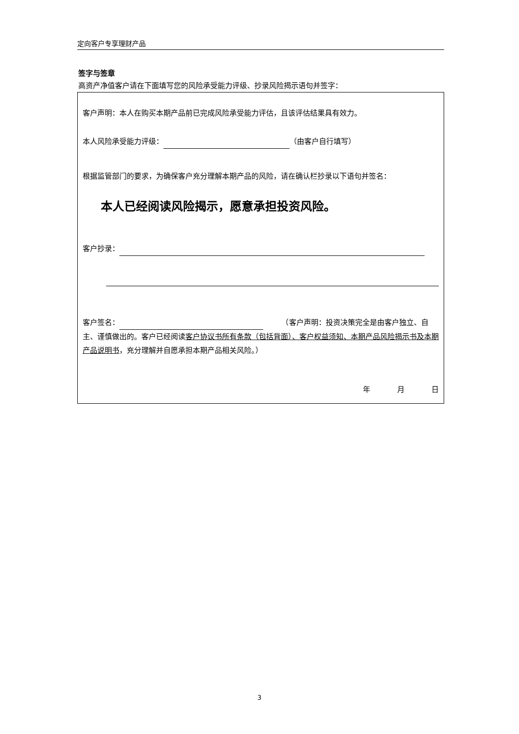定向客户专享理财产品
签字与签章
高资产净值客户请在下面填写您的风险承受能力评级、抄录风险揭示语句并签字：
客户声明：本人在购买本期产品前已完成风险承受能力评估，且该评估结果具有效力。
本人风险承受能力评级： （由客户自行填写）
根据监管部门的要求，为确保客户充分理解本期产品的风险，请在确认栏抄录以下语句并签名：
本人已经阅读风险揭示，愿意承担投资风险。
客户抄录：
客户签名： 　　　（客户声明：投资决策完全是由客户独立、自主、谨慎做出的。客户已经阅读客户协议书所有条款（包括背面）、客户权益须知、本期产品风险揭示书及本期产品说明书，充分理解并自愿承担本期产品相关风险。）
年 月 日
3